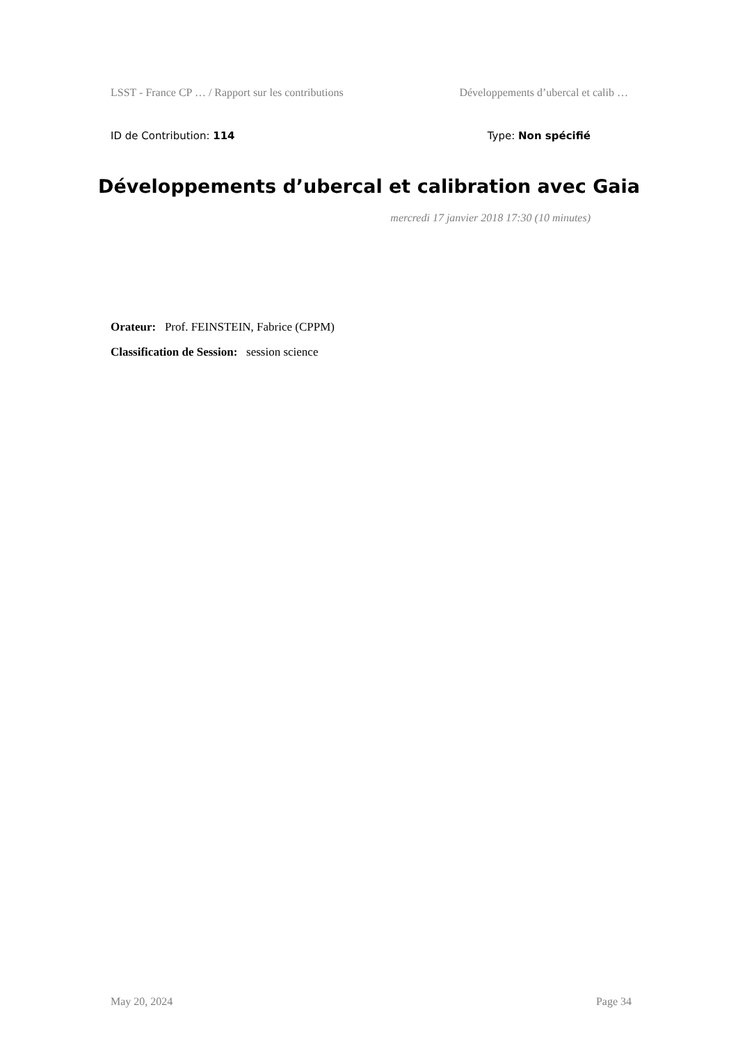LSST - France CP … / Rapport sur les contributions Développements d’ubercal et calib …
ID de Contribution: 114 Type: Non spécifié
Développements d’ubercal et calibration avec Gaia
mercredi 17 janvier 2018 17:30 (10 minutes)
Orateur: Prof. FEINSTEIN, Fabrice (CPPM)
Classification de Session: session science
May 20, 2024 Page 34